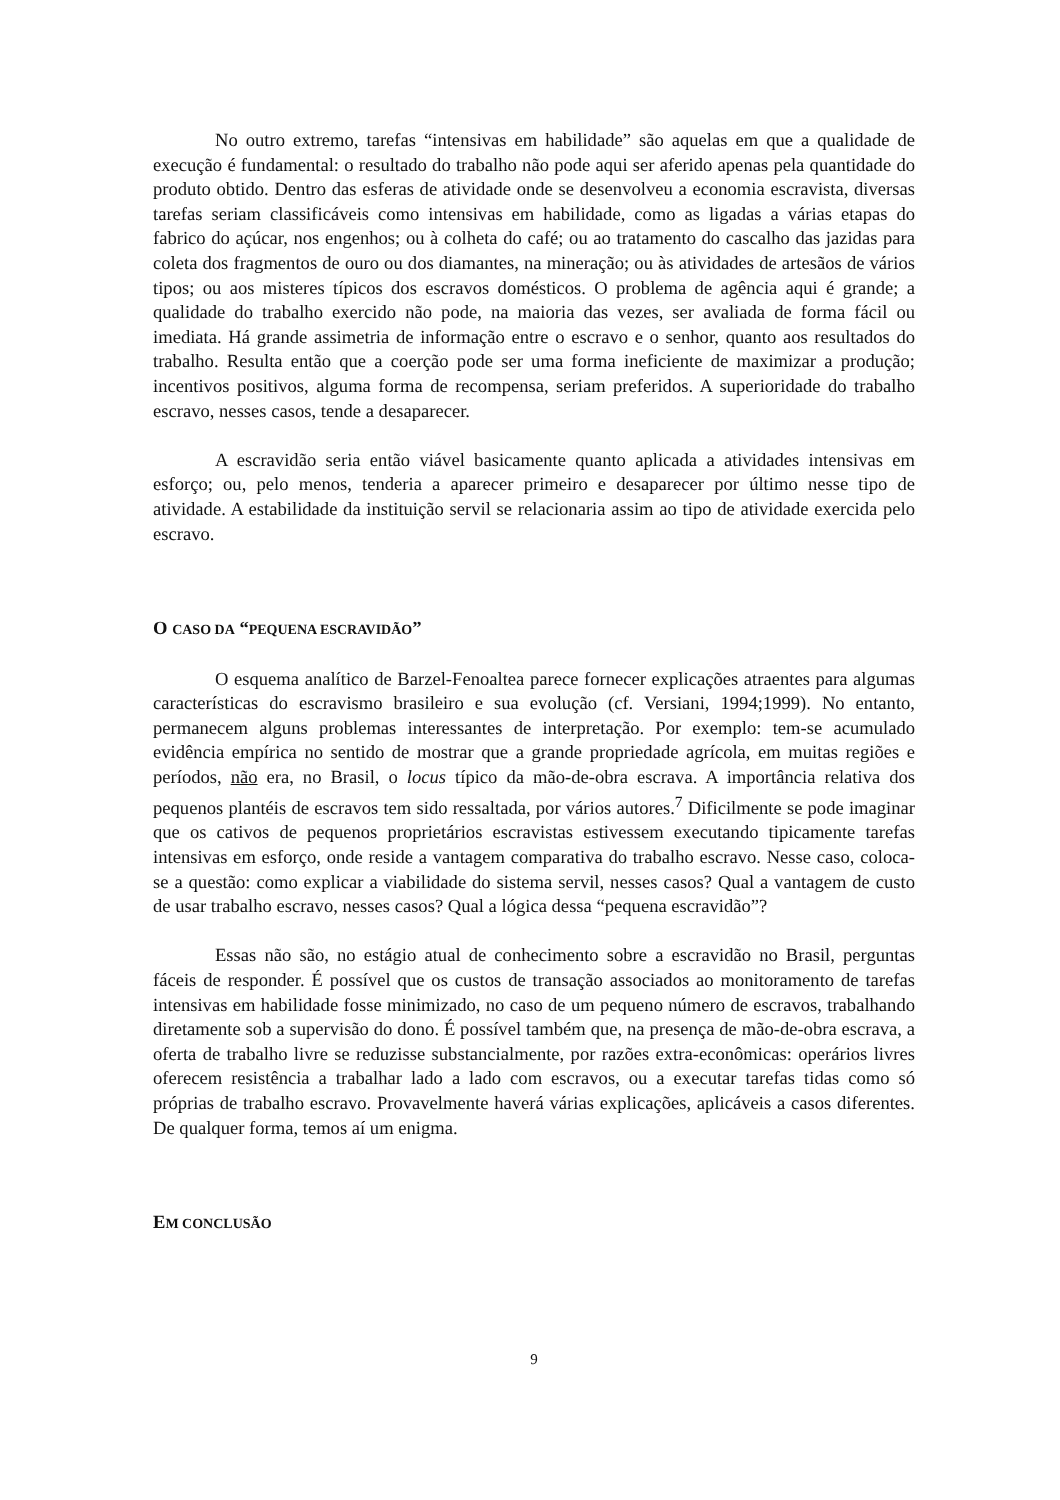No outro extremo, tarefas “intensivas em habilidade” são aquelas em que a qualidade de execução é fundamental: o resultado do trabalho não pode aqui ser aferido apenas pela quantidade do produto obtido. Dentro das esferas de atividade onde se desenvolveu a economia escravista, diversas tarefas seriam classificáveis como intensivas em habilidade, como as ligadas a várias etapas do fabrico do açúcar, nos engenhos; ou à colheta do café; ou ao tratamento do cascalho das jazidas para coleta dos fragmentos de ouro ou dos diamantes, na mineração; ou às atividades de artesãos de vários tipos; ou aos misteres típicos dos escravos domésticos. O problema de agência aqui é grande; a qualidade do trabalho exercido não pode, na maioria das vezes, ser avaliada de forma fácil ou imediata. Há grande assimetria de informação entre o escravo e o senhor, quanto aos resultados do trabalho. Resulta então que a coerção pode ser uma forma ineficiente de maximizar a produção; incentivos positivos, alguma forma de recompensa, seriam preferidos. A superioridade do trabalho escravo, nesses casos, tende a desaparecer.
A escravidão seria então viável basicamente quanto aplicada a atividades intensivas em esforço; ou, pelo menos, tenderia a aparecer primeiro e desaparecer por último nesse tipo de atividade. A estabilidade da instituição servil se relacionaria assim ao tipo de atividade exercida pelo escravo.
O CASO DA “PEQUENA ESCRAVIDÃO”
O esquema analítico de Barzel-Fenoaltea parece fornecer explicações atraentes para algumas características do escravismo brasileiro e sua evolução (cf. Versiani, 1994;1999). No entanto, permanecem alguns problemas interessantes de interpretação. Por exemplo: tem-se acumulado evidência empírica no sentido de mostrar que a grande propriedade agrícola, em muitas regiões e períodos, não era, no Brasil, o locus típico da mão-de-obra escrava. A importância relativa dos pequenos plantéis de escravos tem sido ressaltada, por vários autores.<sup>7</sup> Dificilmente se pode imaginar que os cativos de pequenos proprietários escravistas estivessem executando tipicamente tarefas intensivas em esforço, onde reside a vantagem comparativa do trabalho escravo. Nesse caso, coloca-se a questão: como explicar a viabilidade do sistema servil, nesses casos? Qual a vantagem de custo de usar trabalho escravo, nesses casos? Qual a lógica dessa “pequena escravidão”?
Essas não são, no estágio atual de conhecimento sobre a escravidão no Brasil, perguntas fáceis de responder. É possível que os custos de transação associados ao monitoramento de tarefas intensivas em habilidade fosse minimizado, no caso de um pequeno número de escravos, trabalhando diretamente sob a supervisão do dono. É possível também que, na presença de mão-de-obra escrava, a oferta de trabalho livre se reduzisse substancialmente, por razões extra-econômicas: operários livres oferecem resistência a trabalhar lado a lado com escravos, ou a executar tarefas tidas como só próprias de trabalho escravo. Provavelmente haverá várias explicações, aplicáveis a casos diferentes. De qualquer forma, temos aí um enigma.
EM CONCLUSÃO
9